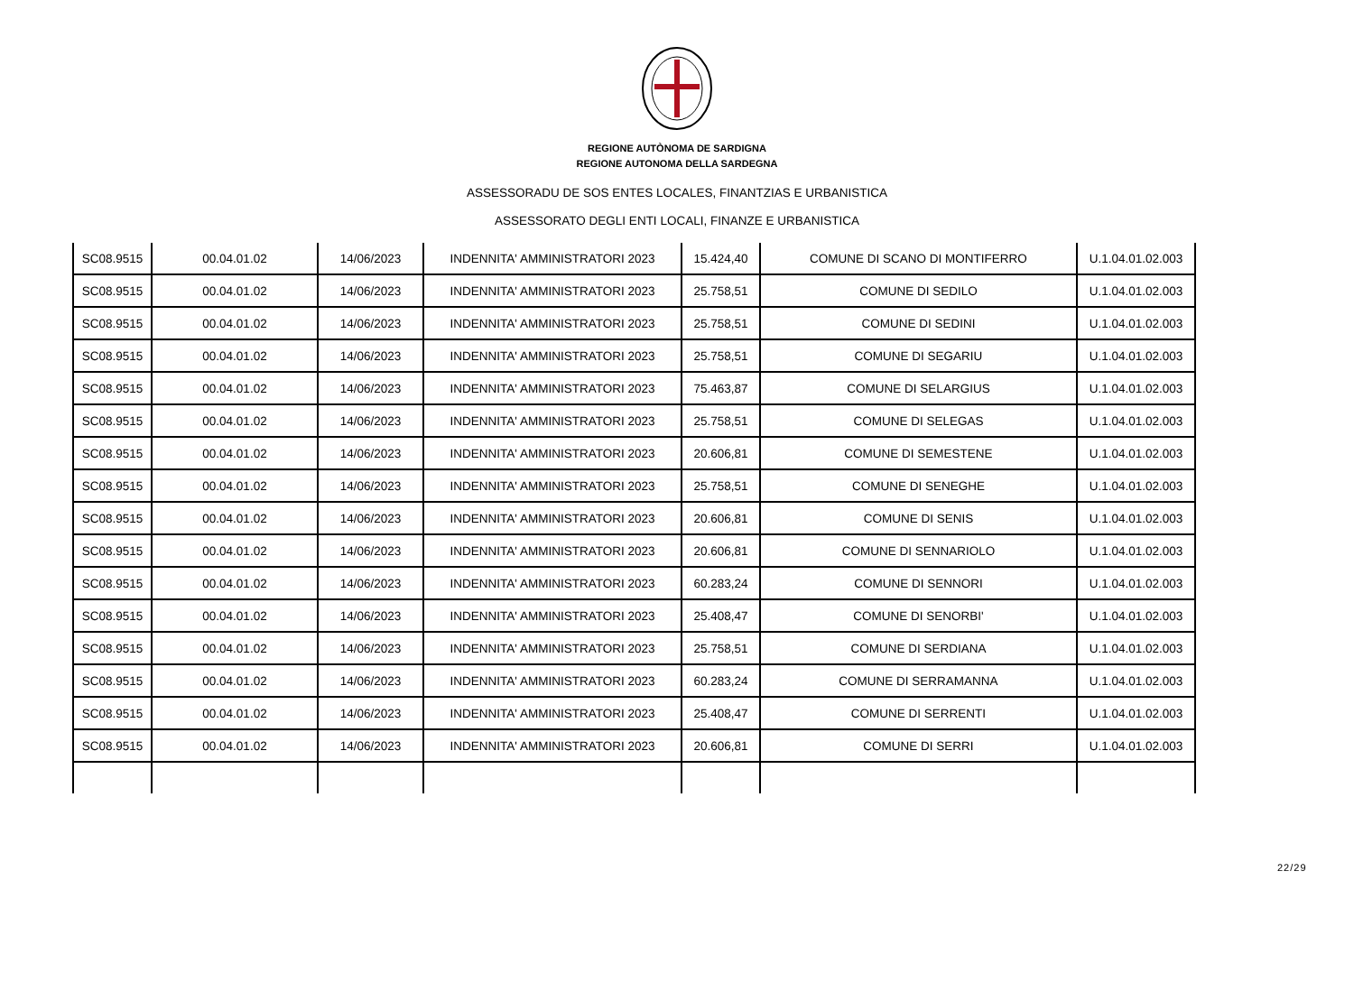REGIONE AUTÒNOMA DE SARDIGNA
REGIONE AUTONOMA DELLA SARDEGNA
ASSESSORADU DE SOS ENTES LOCALES, FINANTZIAS E URBANISTICA
ASSESSORATO DEGLI ENTI LOCALI, FINANZE E URBANISTICA
| SC08.9515 | 00.04.01.02 | 14/06/2023 | INDENNITA' AMMINISTRATORI 2023 | 15.424,40 | COMUNE DI SCANO DI MONTIFERRO | U.1.04.01.02.003 |
| SC08.9515 | 00.04.01.02 | 14/06/2023 | INDENNITA' AMMINISTRATORI 2023 | 25.758,51 | COMUNE DI SEDILO | U.1.04.01.02.003 |
| SC08.9515 | 00.04.01.02 | 14/06/2023 | INDENNITA' AMMINISTRATORI 2023 | 25.758,51 | COMUNE DI SEDINI | U.1.04.01.02.003 |
| SC08.9515 | 00.04.01.02 | 14/06/2023 | INDENNITA' AMMINISTRATORI 2023 | 25.758,51 | COMUNE DI SEGARIU | U.1.04.01.02.003 |
| SC08.9515 | 00.04.01.02 | 14/06/2023 | INDENNITA' AMMINISTRATORI 2023 | 75.463,87 | COMUNE DI SELARGIUS | U.1.04.01.02.003 |
| SC08.9515 | 00.04.01.02 | 14/06/2023 | INDENNITA' AMMINISTRATORI 2023 | 25.758,51 | COMUNE DI SELEGAS | U.1.04.01.02.003 |
| SC08.9515 | 00.04.01.02 | 14/06/2023 | INDENNITA' AMMINISTRATORI 2023 | 20.606,81 | COMUNE DI SEMESTENE | U.1.04.01.02.003 |
| SC08.9515 | 00.04.01.02 | 14/06/2023 | INDENNITA' AMMINISTRATORI 2023 | 25.758,51 | COMUNE DI SENEGHE | U.1.04.01.02.003 |
| SC08.9515 | 00.04.01.02 | 14/06/2023 | INDENNITA' AMMINISTRATORI 2023 | 20.606,81 | COMUNE DI SENIS | U.1.04.01.02.003 |
| SC08.9515 | 00.04.01.02 | 14/06/2023 | INDENNITA' AMMINISTRATORI 2023 | 20.606,81 | COMUNE DI SENNARIOLO | U.1.04.01.02.003 |
| SC08.9515 | 00.04.01.02 | 14/06/2023 | INDENNITA' AMMINISTRATORI 2023 | 60.283,24 | COMUNE DI SENNORI | U.1.04.01.02.003 |
| SC08.9515 | 00.04.01.02 | 14/06/2023 | INDENNITA' AMMINISTRATORI 2023 | 25.408,47 | COMUNE DI SENORBI' | U.1.04.01.02.003 |
| SC08.9515 | 00.04.01.02 | 14/06/2023 | INDENNITA' AMMINISTRATORI 2023 | 25.758,51 | COMUNE DI SERDIANA | U.1.04.01.02.003 |
| SC08.9515 | 00.04.01.02 | 14/06/2023 | INDENNITA' AMMINISTRATORI 2023 | 60.283,24 | COMUNE DI SERRAMANNA | U.1.04.01.02.003 |
| SC08.9515 | 00.04.01.02 | 14/06/2023 | INDENNITA' AMMINISTRATORI 2023 | 25.408,47 | COMUNE DI SERRENTI | U.1.04.01.02.003 |
| SC08.9515 | 00.04.01.02 | 14/06/2023 | INDENNITA' AMMINISTRATORI 2023 | 20.606,81 | COMUNE DI SERRI | U.1.04.01.02.003 |
22/29